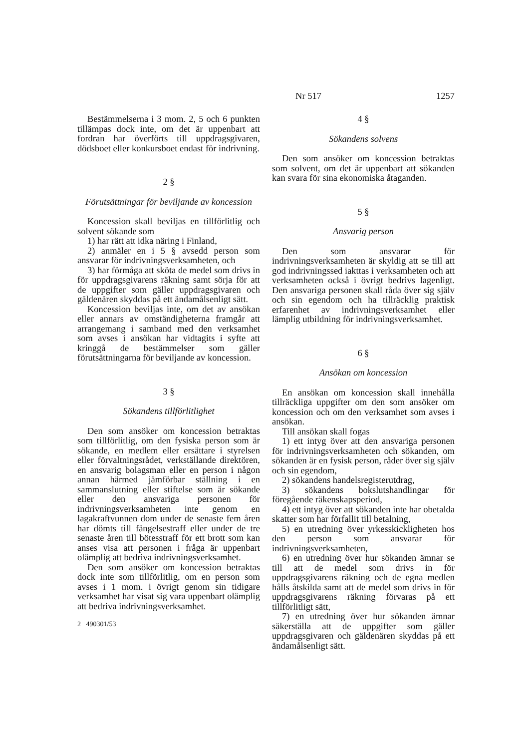Nr 517 1257
Bestämmelserna i 3 mom. 2, 5 och 6 punkten tillämpas dock inte, om det är uppenbart att fordran har överförts till uppdragsgivaren, dödsboet eller konkursboet endast för indrivning.
2 §
Förutsättningar för beviljande av koncession
Koncession skall beviljas en tillförlitlig och solvent sökande som
1) har rätt att idka näring i Finland,
2) anmäler en i 5 § avsedd person som ansvarar för indrivningsverksamheten, och
3) har förmåga att sköta de medel som drivs in för uppdragsgivarens räkning samt sörja för att de uppgifter som gäller uppdragsgivaren och gäldenären skyddas på ett ändamålsenligt sätt.
Koncession beviljas inte, om det av ansökan eller annars av omständigheterna framgår att arrangemang i samband med den verksamhet som avses i ansökan har vidtagits i syfte att kringgå de bestämmelser som gäller förutsättningarna för beviljande av koncession.
3 §
Sökandens tillförlitlighet
Den som ansöker om koncession betraktas som tillförlitlig, om den fysiska person som är sökande, en medlem eller ersättare i styrelsen eller förvaltningsrådet, verkställande direktören, en ansvarig bolagsman eller en person i någon annan härmed jämförbar ställning i en sammanslutning eller stiftelse som är sökande eller den ansvariga personen för indrivningsverksamheten inte genom en lagakraftvunnen dom under de senaste fem åren har dömts till fängelsestraff eller under de tre senaste åren till bötesstraff för ett brott som kan anses visa att personen i fråga är uppenbart olämplig att bedriva indrivningsverksamhet.
Den som ansöker om koncession betraktas dock inte som tillförlitlig, om en person som avses i 1 mom. i övrigt genom sin tidigare verksamhet har visat sig vara uppenbart olämplig att bedriva indrivningsverksamhet.
2 490301/53
4 §
Sökandens solvens
Den som ansöker om koncession betraktas som solvent, om det är uppenbart att sökanden kan svara för sina ekonomiska åtaganden.
5 §
Ansvarig person
Den som ansvarar för indrivningsverksamheten är skyldig att se till att god indrivningssed iakttas i verksamheten och att verksamheten också i övrigt bedrivs lagenligt. Den ansvariga personen skall råda över sig själv och sin egendom och ha tillräcklig praktisk erfarenhet av indrivningsverksamhet eller lämplig utbildning för indrivningsverksamhet.
6 §
Ansökan om koncession
En ansökan om koncession skall innehålla tillräckliga uppgifter om den som ansöker om koncession och om den verksamhet som avses i ansökan.
Till ansökan skall fogas
1) ett intyg över att den ansvariga personen för indrivningsverksamheten och sökanden, om sökanden är en fysisk person, råder över sig själv och sin egendom,
2) sökandens handelsregisterutdrag,
3) sökandens bokslutshandlingar för föregående räkenskapsperiod,
4) ett intyg över att sökanden inte har obetalda skatter som har förfallit till betalning,
5) en utredning över yrkesskickligheten hos den person som ansvarar för indrivningsverksamheten,
6) en utredning över hur sökanden ämnar se till att de medel som drivs in för uppdragsgivarens räkning och de egna medlen hålls åtskilda samt att de medel som drivs in för uppdragsgivarens räkning förvaras på ett tillförlitligt sätt,
7) en utredning över hur sökanden ämnar säkerställa att de uppgifter som gäller uppdragsgivaren och gäldenären skyddas på ett ändamålsenligt sätt.